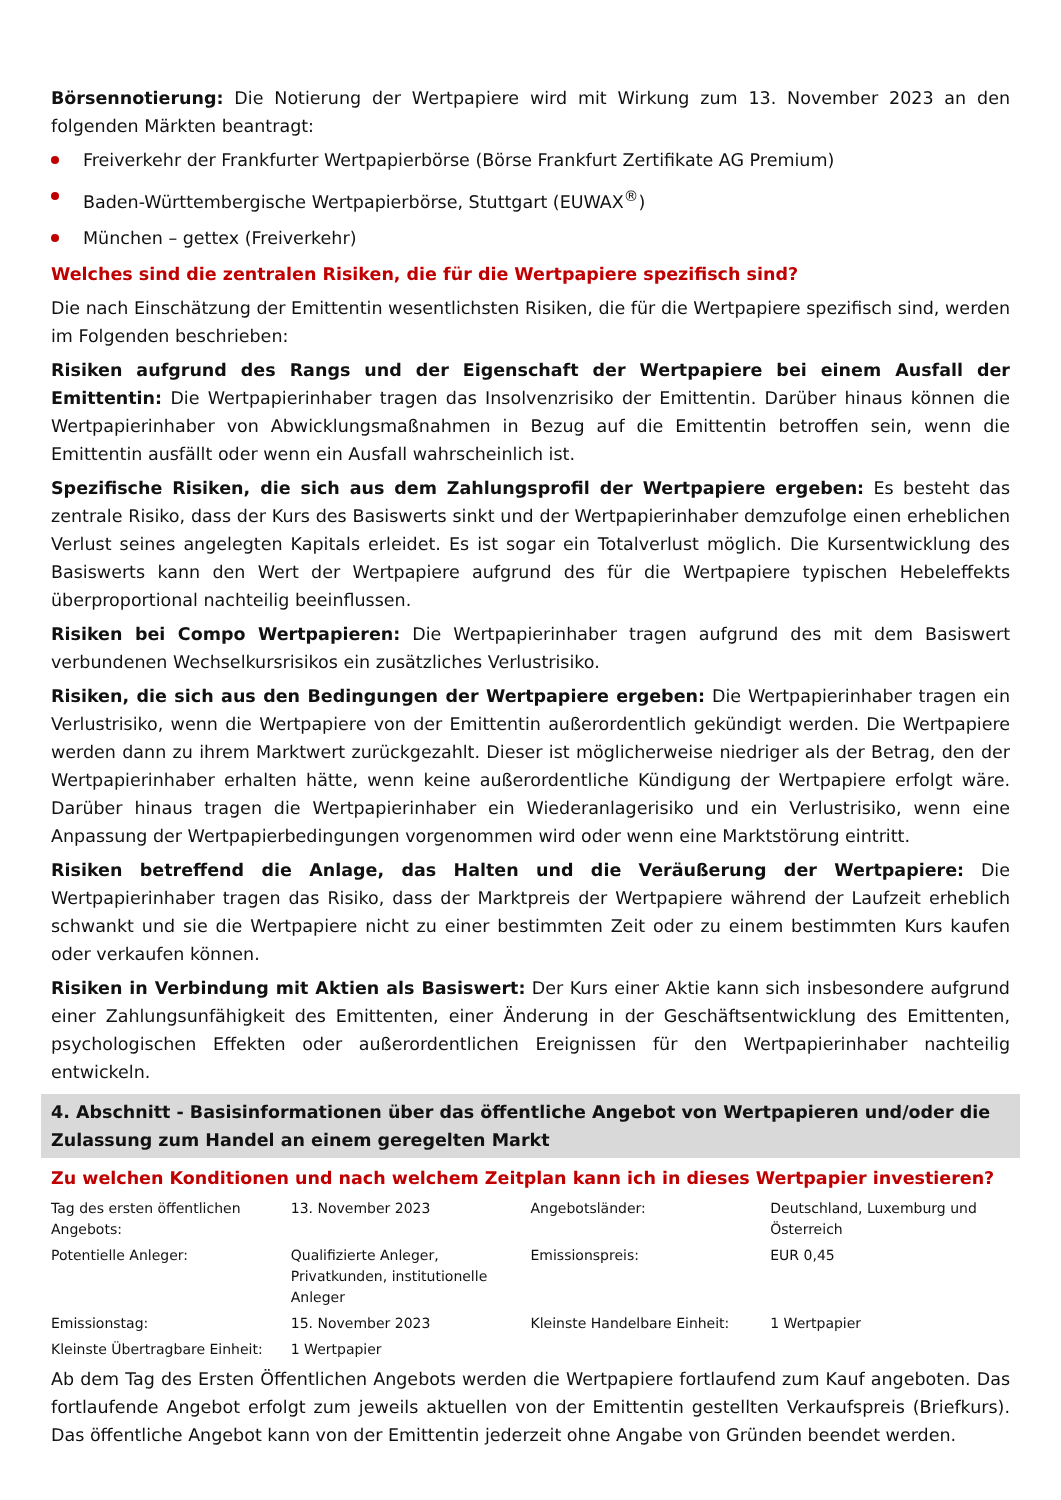Börsennotierung: Die Notierung der Wertpapiere wird mit Wirkung zum 13. November 2023 an den folgenden Märkten beantragt:
Freiverkehr der Frankfurter Wertpapierbörse (Börse Frankfurt Zertifikate AG Premium)
Baden-Württembergische Wertpapierbörse, Stuttgart (EUWAX<sup>®</sup>)
München – gettex (Freiverkehr)
Welches sind die zentralen Risiken, die für die Wertpapiere spezifisch sind?
Die nach Einschätzung der Emittentin wesentlichsten Risiken, die für die Wertpapiere spezifisch sind, werden im Folgenden beschrieben:
Risiken aufgrund des Rangs und der Eigenschaft der Wertpapiere bei einem Ausfall der Emittentin: Die Wertpapierinhaber tragen das Insolvenzrisiko der Emittentin. Darüber hinaus können die Wertpapierinhaber von Abwicklungsmaßnahmen in Bezug auf die Emittentin betroffen sein, wenn die Emittentin ausfällt oder wenn ein Ausfall wahrscheinlich ist.
Spezifische Risiken, die sich aus dem Zahlungsprofil der Wertpapiere ergeben: Es besteht das zentrale Risiko, dass der Kurs des Basiswerts sinkt und der Wertpapierinhaber demzufolge einen erheblichen Verlust seines angelegten Kapitals erleidet. Es ist sogar ein Totalverlust möglich. Die Kursentwicklung des Basiswerts kann den Wert der Wertpapiere aufgrund des für die Wertpapiere typischen Hebeleffekts überproportional nachteilig beeinflussen.
Risiken bei Compo Wertpapieren: Die Wertpapierinhaber tragen aufgrund des mit dem Basiswert verbundenen Wechselkursrisikos ein zusätzliches Verlustrisiko.
Risiken, die sich aus den Bedingungen der Wertpapiere ergeben: Die Wertpapierinhaber tragen ein Verlustrisiko, wenn die Wertpapiere von der Emittentin außerordentlich gekündigt werden. Die Wertpapiere werden dann zu ihrem Marktwert zurückgezahlt. Dieser ist möglicherweise niedriger als der Betrag, den der Wertpapierinhaber erhalten hätte, wenn keine außerordentliche Kündigung der Wertpapiere erfolgt wäre. Darüber hinaus tragen die Wertpapierinhaber ein Wiederanlagerisiko und ein Verlustrisiko, wenn eine Anpassung der Wertpapierbedingungen vorgenommen wird oder wenn eine Marktstörung eintritt.
Risiken betreffend die Anlage, das Halten und die Veräußerung der Wertpapiere: Die Wertpapierinhaber tragen das Risiko, dass der Marktpreis der Wertpapiere während der Laufzeit erheblich schwankt und sie die Wertpapiere nicht zu einer bestimmten Zeit oder zu einem bestimmten Kurs kaufen oder verkaufen können.
Risiken in Verbindung mit Aktien als Basiswert: Der Kurs einer Aktie kann sich insbesondere aufgrund einer Zahlungsunfähigkeit des Emittenten, einer Änderung in der Geschäftsentwicklung des Emittenten, psychologischen Effekten oder außerordentlichen Ereignissen für den Wertpapierinhaber nachteilig entwickeln.
4. Abschnitt - Basisinformationen über das öffentliche Angebot von Wertpapieren und/oder die Zulassung zum Handel an einem geregelten Markt
Zu welchen Konditionen und nach welchem Zeitplan kann ich in dieses Wertpapier investieren?
| Tag des ersten öffentlichen Angebots: | 13. November 2023 | Angebotsländer: | Deutschland, Luxemburg und Österreich |
| Potentielle Anleger: | Qualifizierte Anleger, Privatkunden, institutionelle Anleger | Emissionspreis: | EUR 0,45 |
| Emissionstag: | 15. November 2023 | Kleinste Handelbare Einheit: | 1 Wertpapier |
| Kleinste Übertragbare Einheit: | 1 Wertpapier | | |
Ab dem Tag des Ersten Öffentlichen Angebots werden die Wertpapiere fortlaufend zum Kauf angeboten. Das fortlaufende Angebot erfolgt zum jeweils aktuellen von der Emittentin gestellten Verkaufspreis (Briefkurs). Das öffentliche Angebot kann von der Emittentin jederzeit ohne Angabe von Gründen beendet werden.